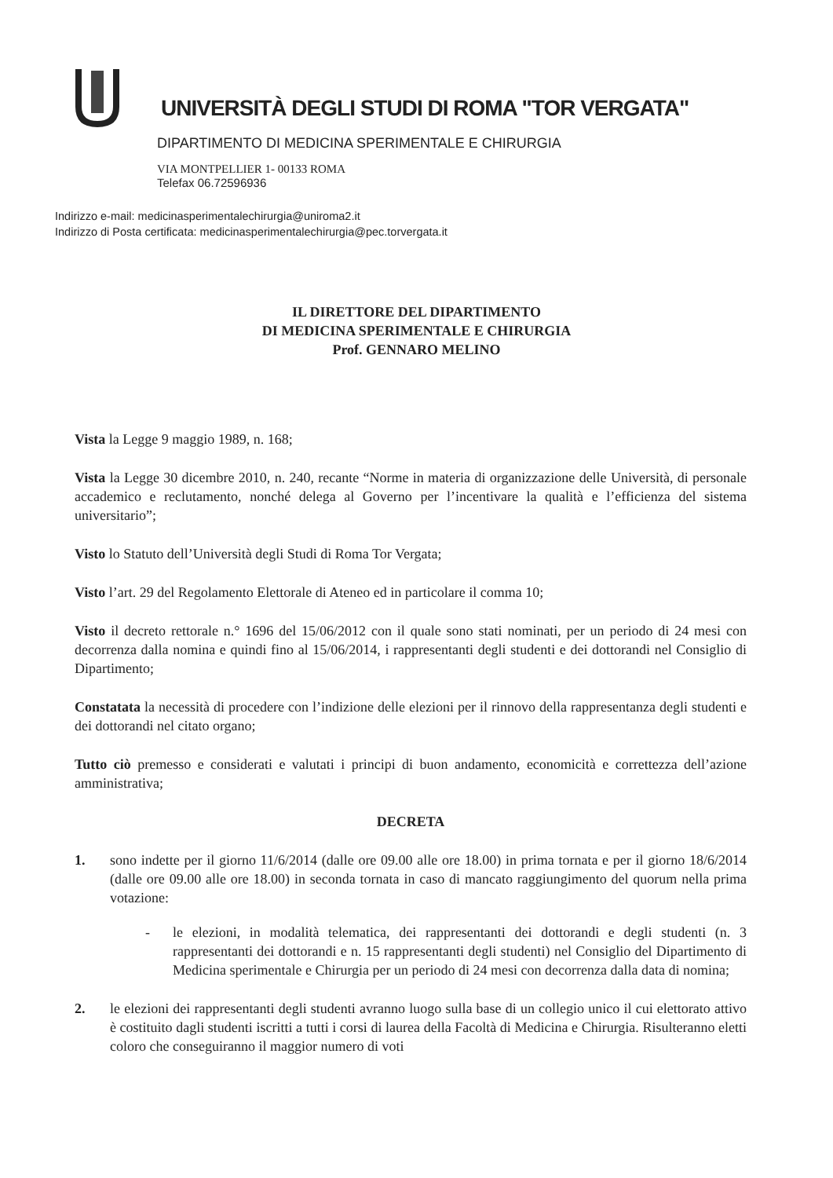UNIVERSITÀ DEGLI STUDI DI ROMA "TOR VERGATA"
DIPARTIMENTO DI MEDICINA SPERIMENTALE E CHIRURGIA
VIA MONTPELLIER 1- 00133 ROMA
Telefax 06.72596936
Indirizzo e-mail: medicinasperimentalechirurgia@uniroma2.it
Indirizzo di Posta certificata: medicinasperimentalechirurgia@pec.torvergata.it
IL DIRETTORE DEL DIPARTIMENTO
DI MEDICINA SPERIMENTALE E CHIRURGIA
Prof. GENNARO MELINO
Vista la Legge 9 maggio 1989, n. 168;
Vista la Legge 30 dicembre 2010, n. 240, recante “Norme in materia di organizzazione delle Università, di personale accademico e reclutamento, nonché delega al Governo per l’incentivare la qualità e l’efficienza del sistema universitario”;
Visto lo Statuto dell’Università degli Studi di Roma Tor Vergata;
Visto l’art. 29 del Regolamento Elettorale di Ateneo ed in particolare il comma 10;
Visto il decreto rettorale n.° 1696 del 15/06/2012 con il quale sono stati nominati, per un periodo di 24 mesi con decorrenza dalla nomina e quindi fino al 15/06/2014, i rappresentanti degli studenti e dei dottorandi nel Consiglio di Dipartimento;
Constatata la necessità di procedere con l’indizione delle elezioni per il rinnovo della rappresentanza degli studenti e dei dottorandi nel citato organo;
Tutto ciò premesso e considerati e valutati i principi di buon andamento, economicità e correttezza dell’azione amministrativa;
DECRETA
1. sono indette per il giorno 11/6/2014 (dalle ore 09.00 alle ore 18.00) in prima tornata e per il giorno 18/6/2014 (dalle ore 09.00 alle ore 18.00) in seconda tornata in caso di mancato raggiungimento del quorum nella prima votazione:
- le elezioni, in modalità telematica, dei rappresentanti dei dottorandi e degli studenti (n. 3 rappresentanti dei dottorandi e n. 15 rappresentanti degli studenti) nel Consiglio del Dipartimento di Medicina sperimentale e Chirurgia per un periodo di 24 mesi con decorrenza dalla data di nomina;
2. le elezioni dei rappresentanti degli studenti avranno luogo sulla base di un collegio unico il cui elettorato attivo è costituito dagli studenti iscritti a tutti i corsi di laurea della Facoltà di Medicina e Chirurgia. Risulteranno eletti coloro che conseguiranno il maggior numero di voti